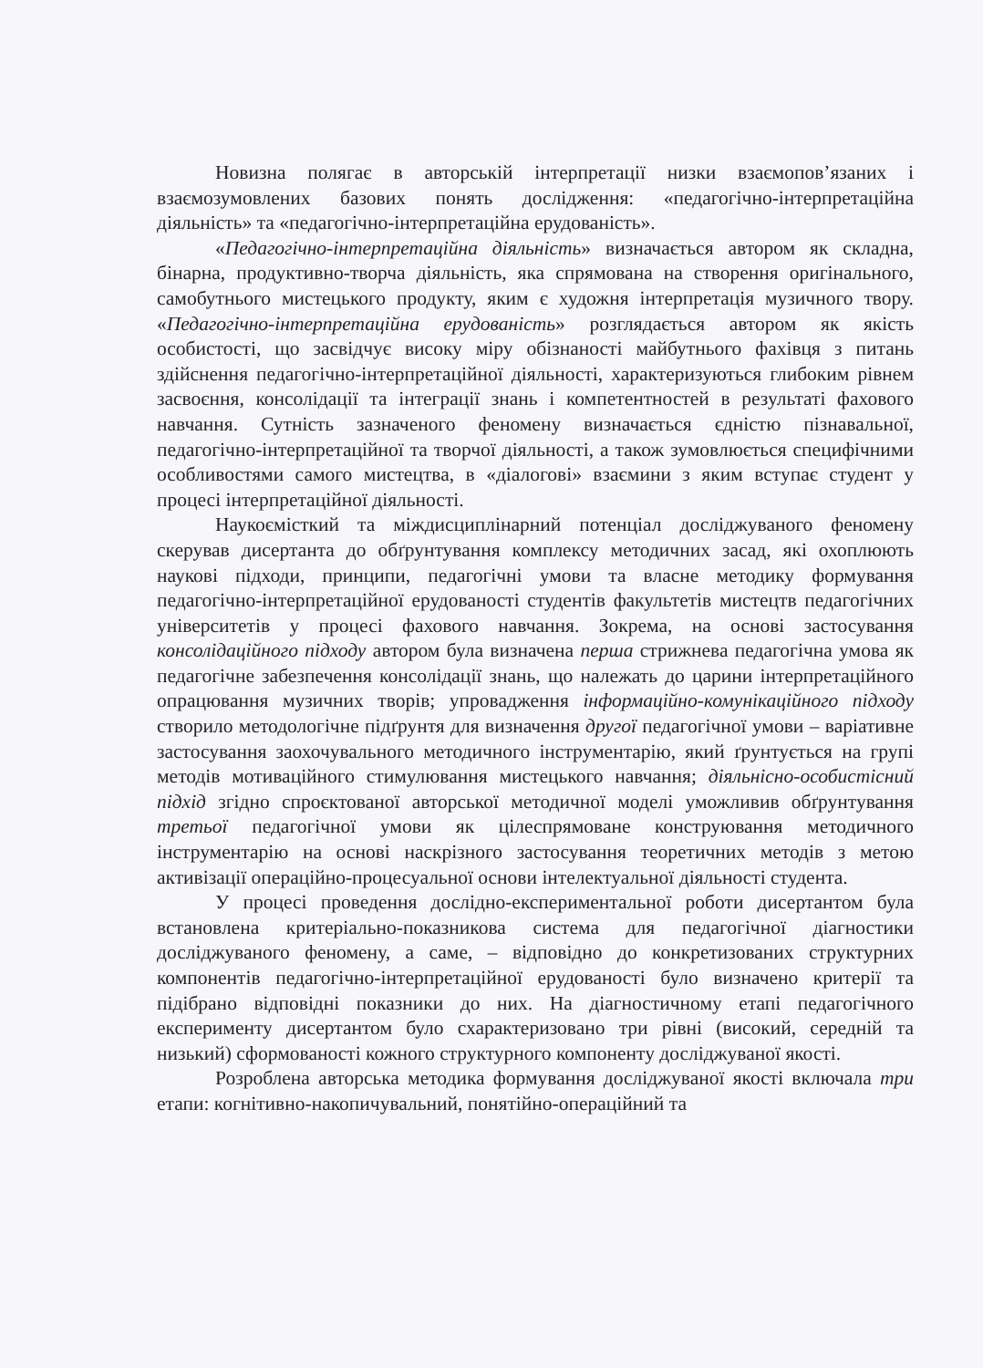Новизна полягає в авторській інтерпретації низки взаємопов’язаних і взаємозумовлених базових понять дослідження: «педагогічно-інтерпретаційна діяльність» та «педагогічно-інтерпретаційна ерудованість».
«Педагогічно-інтерпретаційна діяльність» визначається автором як складна, бінарна, продуктивно-творча діяльність, яка спрямована на створення оригінального, самобутнього мистецького продукту, яким є художня інтерпретація музичного твору. «Педагогічно-інтерпретаційна ерудованість» розглядається автором як якість особистості, що засвідчує високу міру обізнаності майбутнього фахівця з питань здійснення педагогічно-інтерпретаційної діяльності, характеризуються глибоким рівнем засвоєння, консолідації та інтеграції знань і компетентностей в результаті фахового навчання. Сутність зазначеного феномену визначається єдністю пізнавальної, педагогічно-інтерпретаційної та творчої діяльності, а також зумовлюється специфічними особливостями самого мистецтва, в «діалогові» взаємини з яким вступає студент у процесі інтерпретаційної діяльності.
Наукоємісткий та міждисциплінарний потенціал досліджуваного феномену скерував дисертанта до обґрунтування комплексу методичних засад, які охоплюють наукові підходи, принципи, педагогічні умови та власне методику формування педагогічно-інтерпретаційної ерудованості студентів факультетів мистецтв педагогічних університетів у процесі фахового навчання. Зокрема, на основі застосування консолідаційного підходу автором була визначена перша стрижнева педагогічна умова як педагогічне забезпечення консолідації знань, що належать до царини інтерпретаційного опрацювання музичних творів; упровадження інформаційно-комунікаційного підходу створило методологічне підґрунтя для визначення другої педагогічної умови – варіативне застосування заохочувального методичного інструментарію, який ґрунтується на групі методів мотиваційного стимулювання мистецького навчання; діяльнісно-особистісний підхід згідно спроєктованої авторської методичної моделі уможливив обґрунтування третьої педагогічної умови як цілеспрямоване конструювання методичного інструментарію на основі наскрізного застосування теоретичних методів з метою активізації операційно-процесуальної основи інтелектуальної діяльності студента.
У процесі проведення дослідно-експериментальної роботи дисертантом була встановлена критеріально-показникова система для педагогічної діагностики досліджуваного феномену, а саме, – відповідно до конкретизованих структурних компонентів педагогічно-інтерпретаційної ерудованості було визначено критерії та підібрано відповідні показники до них. На діагностичному етапі педагогічного експерименту дисертантом було схарактеризовано три рівні (високий, середній та низький) сформованості кожного структурного компоненту досліджуваної якості.
Розроблена авторська методика формування досліджуваної якості включала три етапи: когнітивно-накопичувальний, понятійно-операційний та